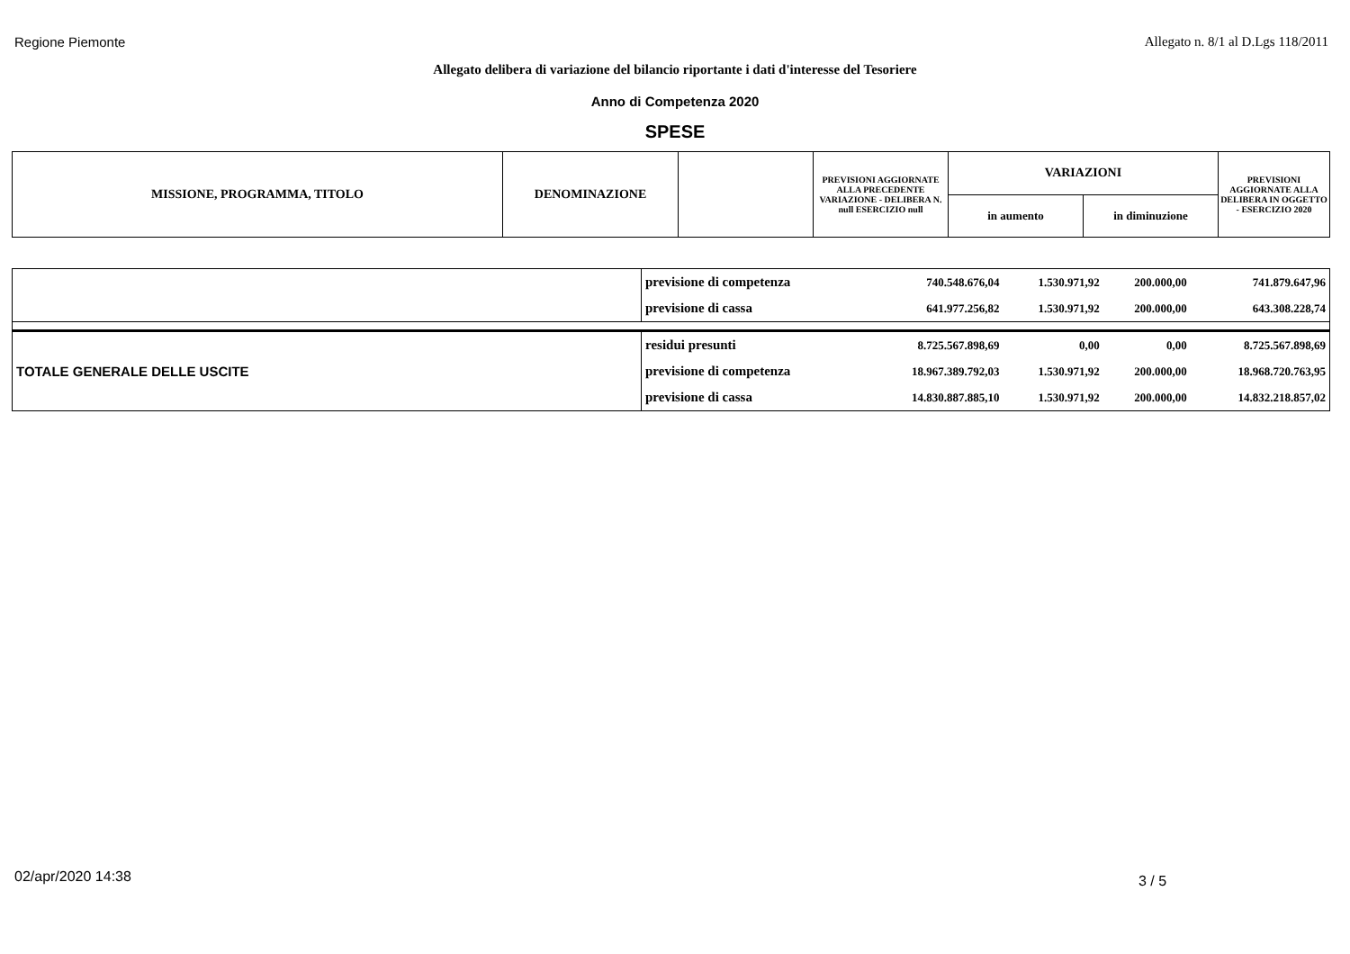Regione Piemonte Allegato n. 8/1 al D.Lgs 118/2011
Allegato delibera di variazione del bilancio riportante i dati d'interesse del Tesoriere
Anno di Competenza 2020
SPESE
| MISSIONE, PROGRAMMA, TITOLO | DENOMINAZIONE | | PREVISIONI AGGIORNATE ALLA PRECEDENTE VARIAZIONE - DELIBERA N. null ESERCIZIO null | VARIAZIONI | | PREVISIONI AGGIORNATE ALLA DELIBERA IN OGGETTO - ESERCIZIO 2020 |
| | | | | in aumento | in diminuzione | |
| | previsione di competenza | 740.548.676,04 | 1.530.971,92 | 200.000,00 | 741.879.647,96 |
| | previsione di cassa | 641.977.256,82 | 1.530.971,92 | 200.000,00 | 643.308.228,74 |
| TOTALE GENERALE DELLE USCITE | residui presunti | 8.725.567.898,69 | 0,00 | 0,00 | 8.725.567.898,69 |
| | previsione di competenza | 18.967.389.792,03 | 1.530.971,92 | 200.000,00 | 18.968.720.763,95 |
| | previsione di cassa | 14.830.887.885,10 | 1.530.971,92 | 200.000,00 | 14.832.218.857,02 |
02/apr/2020 14:38 3 / 5